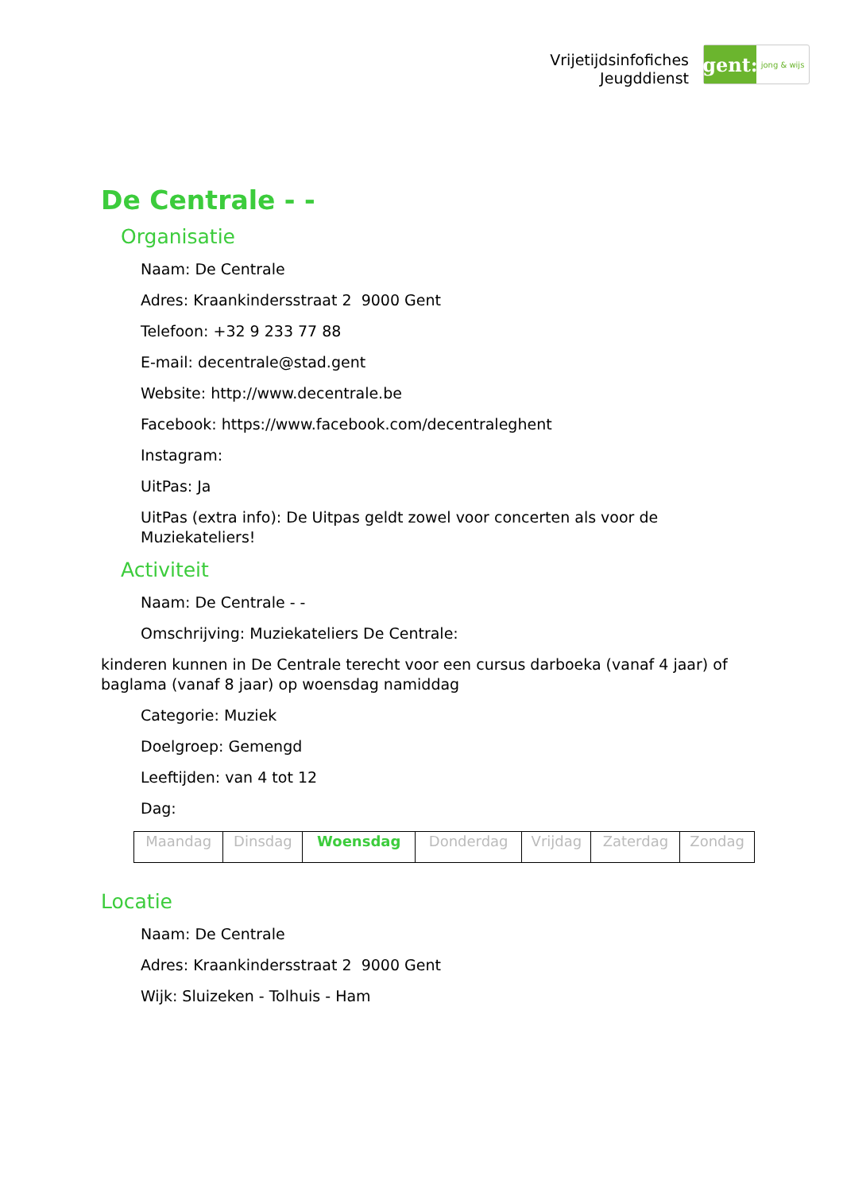Vrijetijdsinfofiches
Jeugddienst
gent:
jong & wijs
De Centrale - -
Organisatie
Naam: De Centrale
Adres: Kraankindersstraat 2 9000 Gent
Telefoon: +32 9 233 77 88
E-mail: decentrale@stad.gent
Website: http://www.decentrale.be
Facebook: https://www.facebook.com/decentraleghent
Instagram:
UitPas: Ja
UitPas (extra info): De Uitpas geldt zowel voor concerten als voor de Muziekateliers!
Activiteit
Naam: De Centrale - -
Omschrijving: Muziekateliers De Centrale:
kinderen kunnen in De Centrale terecht voor een cursus darboeka (vanaf 4 jaar) of baglama (vanaf 8 jaar) op woensdag namiddag
Categorie: Muziek
Doelgroep: Gemengd
Leeftijden: van 4 tot 12
Dag:
| Maandag | Dinsdag | Woensdag | Donderdag | Vrijdag | Zaterdag | Zondag |
Locatie
Naam: De Centrale
Adres: Kraankindersstraat 2 9000 Gent
Wijk: Sluizeken - Tolhuis - Ham